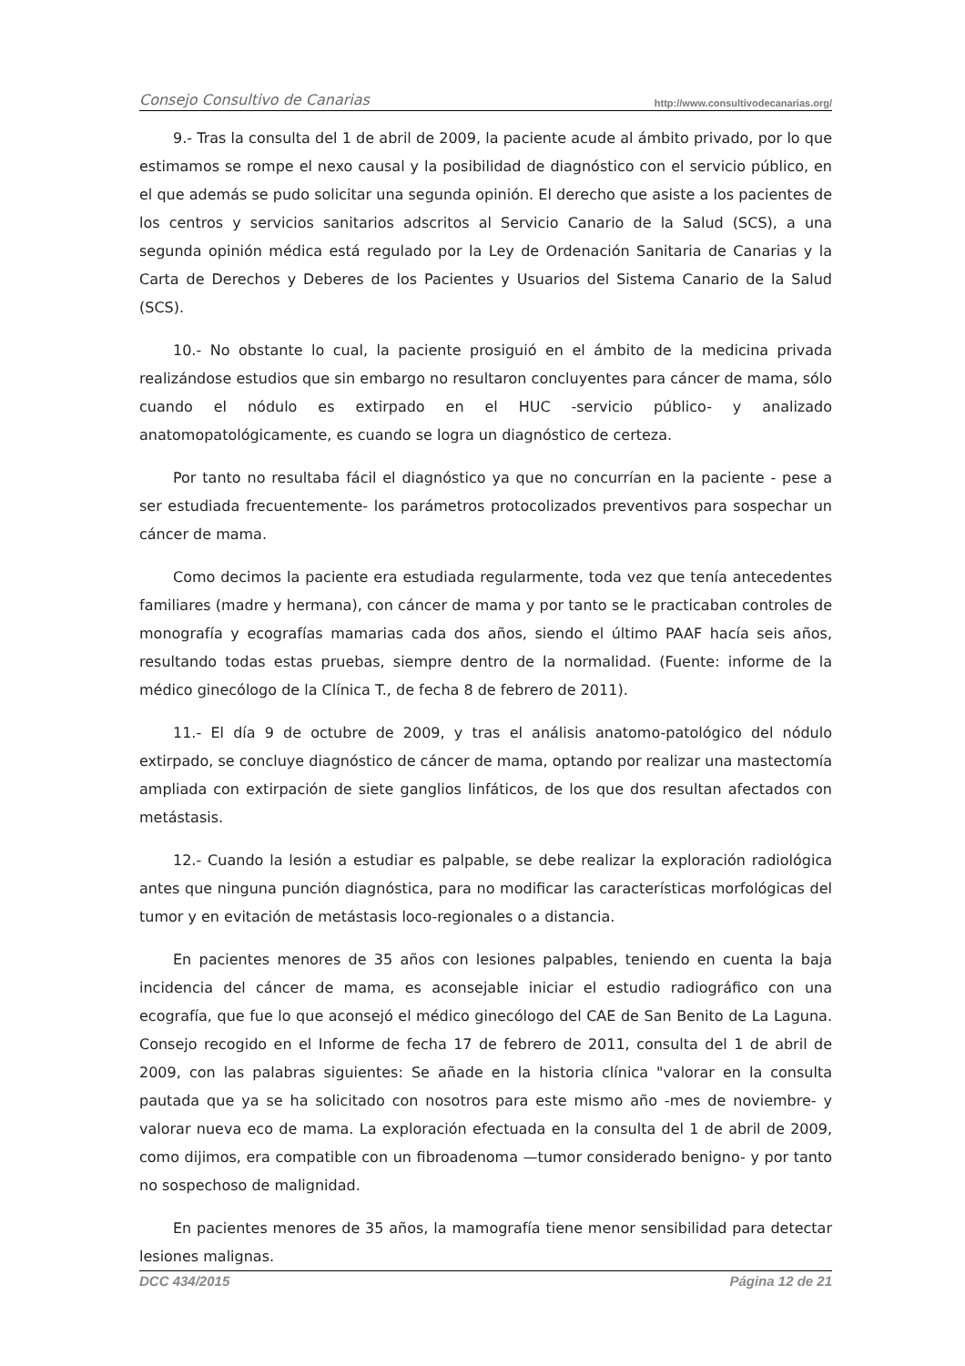Consejo Consultivo de Canarias http://www.consultivodecanarias.org/
9.- Tras la consulta del 1 de abril de 2009, la paciente acude al ámbito privado, por lo que estimamos se rompe el nexo causal y la posibilidad de diagnóstico con el servicio público, en el que además se pudo solicitar una segunda opinión. El derecho que asiste a los pacientes de los centros y servicios sanitarios adscritos al Servicio Canario de la Salud (SCS), a una segunda opinión médica está regulado por la Ley de Ordenación Sanitaria de Canarias y la Carta de Derechos y Deberes de los Pacientes y Usuarios del Sistema Canario de la Salud (SCS).
10.- No obstante lo cual, la paciente prosiguió en el ámbito de la medicina privada realizándose estudios que sin embargo no resultaron concluyentes para cáncer de mama, sólo cuando el nódulo es extirpado en el HUC -servicio público- y analizado anatomopatológicamente, es cuando se logra un diagnóstico de certeza.
Por tanto no resultaba fácil el diagnóstico ya que no concurrían en la paciente - pese a ser estudiada frecuentemente- los parámetros protocolizados preventivos para sospechar un cáncer de mama.
Como decimos la paciente era estudiada regularmente, toda vez que tenía antecedentes familiares (madre y hermana), con cáncer de mama y por tanto se le practicaban controles de monografía y ecografías mamarias cada dos años, siendo el último PAAF hacía seis años, resultando todas estas pruebas, siempre dentro de la normalidad. (Fuente: informe de la médico ginecólogo de la Clínica T., de fecha 8 de febrero de 2011).
11.- El día 9 de octubre de 2009, y tras el análisis anatomo-patológico del nódulo extirpado, se concluye diagnóstico de cáncer de mama, optando por realizar una mastectomía ampliada con extirpación de siete ganglios linfáticos, de los que dos resultan afectados con metástasis.
12.- Cuando la lesión a estudiar es palpable, se debe realizar la exploración radiológica antes que ninguna punción diagnóstica, para no modificar las características morfológicas del tumor y en evitación de metástasis loco-regionales o a distancia.
En pacientes menores de 35 años con lesiones palpables, teniendo en cuenta la baja incidencia del cáncer de mama, es aconsejable iniciar el estudio radiográfico con una ecografía, que fue lo que aconsejó el médico ginecólogo del CAE de San Benito de La Laguna. Consejo recogido en el Informe de fecha 17 de febrero de 2011, consulta del 1 de abril de 2009, con las palabras siguientes: Se añade en la historia clínica "valorar en la consulta pautada que ya se ha solicitado con nosotros para este mismo año -mes de noviembre- y valorar nueva eco de mama. La exploración efectuada en la consulta del 1 de abril de 2009, como dijimos, era compatible con un fibroadenoma —tumor considerado benigno- y por tanto no sospechoso de malignidad.
En pacientes menores de 35 años, la mamografía tiene menor sensibilidad para detectar lesiones malignas.
DCC 434/2015 Página 12 de 21